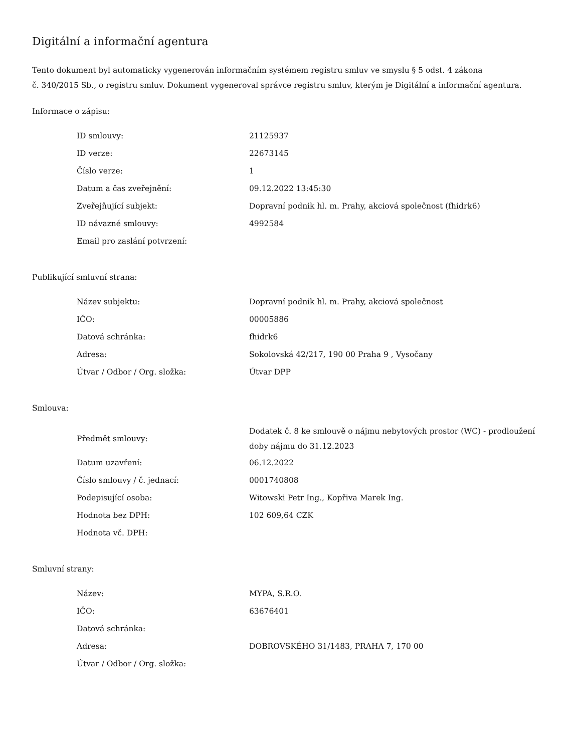Digitální a informační agentura
Tento dokument byl automaticky vygenerován informačním systémem registru smluv ve smyslu § 5 odst. 4 zákona
č. 340/2015 Sb., o registru smluv. Dokument vygeneroval správce registru smluv, kterým je Digitální a informační agentura.
Informace o zápisu:
| ID smlouvy: | 21125937 |
| ID verze: | 22673145 |
| Číslo verze: | 1 |
| Datum a čas zveřejnění: | 09.12.2022 13:45:30 |
| Zveřejňující subjekt: | Dopravní podnik hl. m. Prahy, akciová společnost (fhidrk6) |
| ID návazné smlouvy: | 4992584 |
| Email pro zaslání potvrzení: | |
Publikující smluvní strana:
| Název subjektu: | Dopravní podnik hl. m. Prahy, akciová společnost |
| IČO: | 00005886 |
| Datová schránka: | fhidrk6 |
| Adresa: | Sokolovská 42/217, 190 00 Praha 9 , Vysočany |
| Útvar / Odbor / Org. složka: | Útvar DPP |
Smlouva:
| Předmět smlouvy: | Dodatek č. 8 ke smlouvě o nájmu nebytových prostor (WC) - prodloužení doby nájmu do 31.12.2023 |
| Datum uzavření: | 06.12.2022 |
| Číslo smlouvy / č. jednací: | 0001740808 |
| Podepisující osoba: | Witowski Petr Ing., Kopřiva Marek Ing. |
| Hodnota bez DPH: | 102 609,64 CZK |
| Hodnota vč. DPH: | |
Smluvní strany:
| Název: | MYPA, S.R.O. |
| IČO: | 63676401 |
| Datová schránka: | |
| Adresa: | DOBROVSKÉHO 31/1483, PRAHA 7, 170 00 |
| Útvar / Odbor / Org. složka: | |